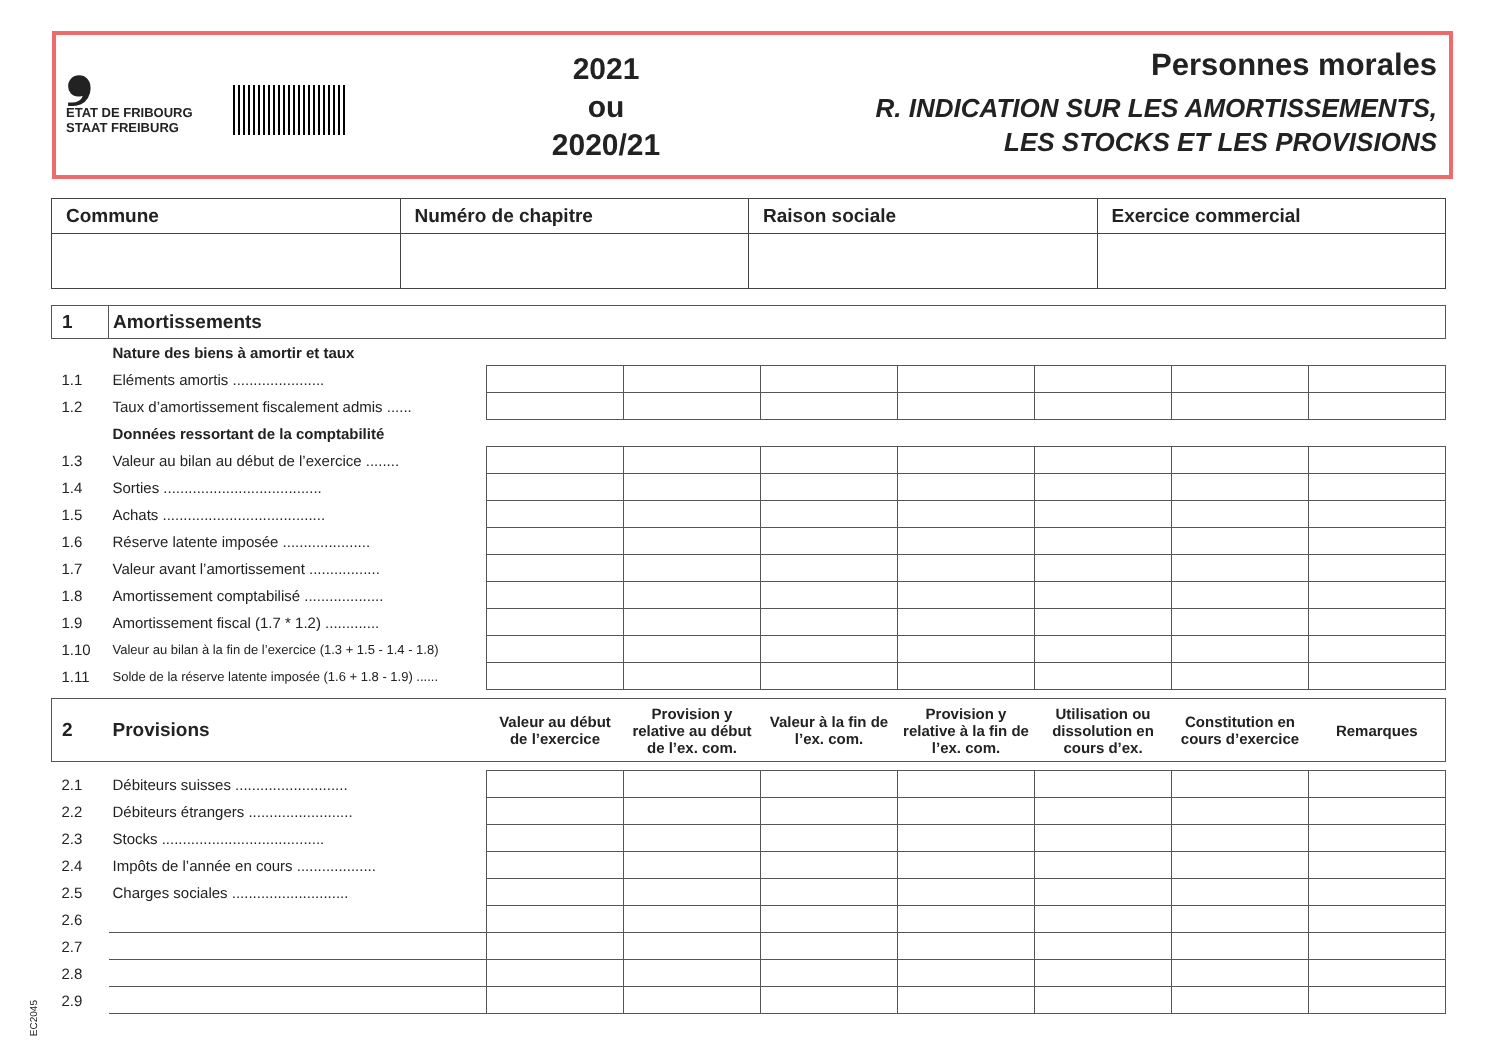❟
ETAT DE FRIBOURG
STAAT FREIBURG
2021
ou
2020/21
Personnes morales
R. INDICATION SUR LES AMORTISSEMENTS,
LES STOCKS ET LES PROVISIONS
| Commune | Numéro de chapitre | Raison sociale | Exercice commercial |
| 1 | Amortissements | | | | | | | |
| | Nature des biens à amortir et taux | | | | | | | |
| 1.1 | Eléments amortis ...................... | | | | | | | |
| 1.2 | Taux d’amortissement fiscalement admis ...... | | | | | | | |
| | Données ressortant de la comptabilité | | | | | | | |
| 1.3 | Valeur au bilan au début de l’exercice ........ | | | | | | | |
| 1.4 | Sorties ...................................... | | | | | | | |
| 1.5 | Achats ....................................... | | | | | | | |
| 1.6 | Réserve latente imposée ..................... | | | | | | | |
| 1.7 | Valeur avant l’amortissement ................. | | | | | | | |
| 1.8 | Amortissement comptabilisé ................... | | | | | | | |
| 1.9 | Amortissement fiscal (1.7 * 1.2) ............. | | | | | | | |
| 1.10 | Valeur au bilan à la fin de l’exercice (1.3 + 1.5 - 1.4 - 1.8) | | | | | | | |
| 1.11 | Solde de la réserve latente imposée (1.6 + 1.8 - 1.9) ...... | | | | | | | |
| 2 | Provisions | Valeur au début de l’exercice | Provision y relative au début de l’ex. com. | Valeur à la fin de l’ex. com. | Provision y relative à la fin de l’ex. com. | Utilisation ou dissolution en cours d’ex. | Constitution en cours d’exercice | Remarques |
| 2.1 | Débiteurs suisses ........................... | | | | | | | |
| 2.2 | Débiteurs étrangers ......................... | | | | | | | |
| 2.3 | Stocks ....................................... | | | | | | | |
| 2.4 | Impôts de l’année en cours ................... | | | | | | | |
| 2.5 | Charges sociales ............................ | | | | | | | |
| 2.6 | | | | | | | | |
| 2.7 | | | | | | | | |
| 2.8 | | | | | | | | |
| 2.9 | | | | | | | | |
EC2045